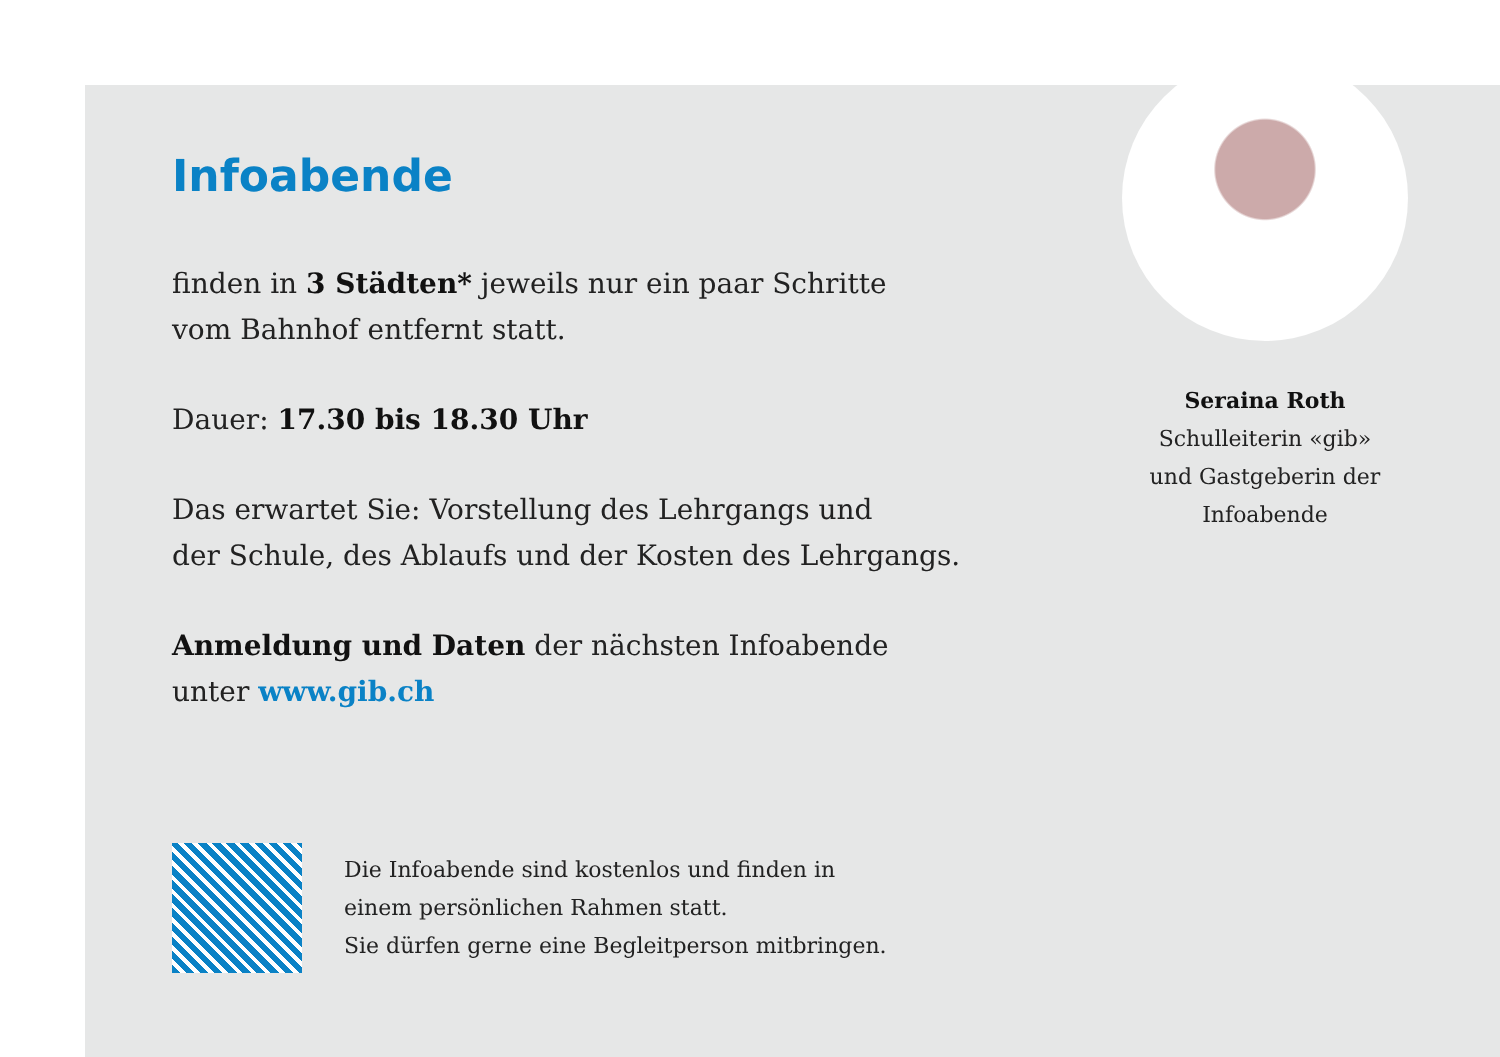Infoabende
finden in 3 Städten* jeweils nur ein paar Schritte
vom Bahnhof entfernt statt.
Dauer: 17.30 bis 18.30 Uhr
Das erwartet Sie: Vorstellung des Lehrgangs und
der Schule, des Ablaufs und der Kosten des Lehrgangs.
Anmeldung und Daten der nächsten Infoabende
unter www.gib.ch
Seraina Roth
Schulleiterin «gib»
und Gastgeberin der
Infoabende
Die Infoabende sind kostenlos und finden in
einem persönlichen Rahmen statt.
Sie dürfen gerne eine Begleitperson mitbringen.